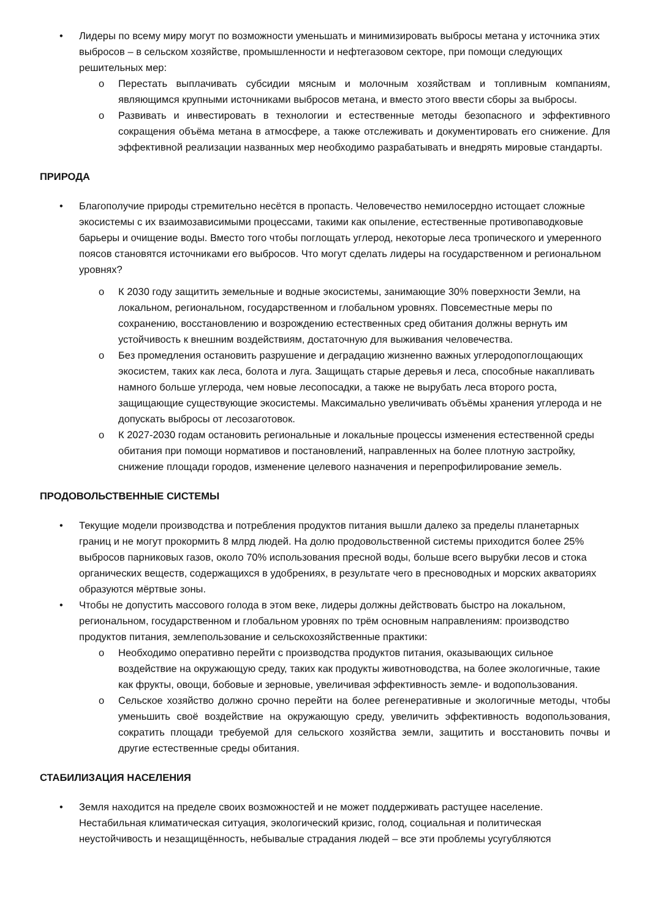Лидеры по всему миру могут по возможности уменьшать и минимизировать выбросы метана у источника этих выбросов – в сельском хозяйстве, промышленности и нефтегазовом секторе, при помощи следующих решительных мер:
Перестать выплачивать субсидии мясным и молочным хозяйствам и топливным компаниям, являющимся крупными источниками выбросов метана, и вместо этого ввести сборы за выбросы.
Развивать и инвестировать в технологии и естественные методы безопасного и эффективного сокращения объёма метана в атмосфере, а также отслеживать и документировать его снижение. Для эффективной реализации названных мер необходимо разрабатывать и внедрять мировые стандарты.
ПРИРОДА
Благополучие природы стремительно несётся в пропасть. Человечество немилосердно истощает сложные экосистемы с их взаимозависимыми процессами, такими как опыление, естественные противопаводковые барьеры и очищение воды. Вместо того чтобы поглощать углерод, некоторые леса тропического и умеренного поясов становятся источниками его выбросов. Что могут сделать лидеры на государственном и региональном уровнях?
К 2030 году защитить земельные и водные экосистемы, занимающие 30% поверхности Земли, на локальном, региональном, государственном и глобальном уровнях. Повсеместные меры по сохранению, восстановлению и возрождению естественных сред обитания должны вернуть им устойчивость к внешним воздействиям, достаточную для выживания человечества.
Без промедления остановить разрушение и деградацию жизненно важных углеродопоглощающих экосистем, таких как леса, болота и луга. Защищать старые деревья и леса, способные накапливать намного больше углерода, чем новые лесопосадки, а также не вырубать леса второго роста, защищающие существующие экосистемы. Максимально увеличивать объёмы хранения углерода и не допускать выбросы от лесозаготовок.
К 2027-2030 годам остановить региональные и локальные процессы изменения естественной среды обитания при помощи нормативов и постановлений, направленных на более плотную застройку, снижение площади городов, изменение целевого назначения и перепрофилирование земель.
ПРОДОВОЛЬСТВЕННЫЕ СИСТЕМЫ
Текущие модели производства и потребления продуктов питания вышли далеко за пределы планетарных границ и не могут прокормить 8 млрд людей. На долю продовольственной системы приходится более 25% выбросов парниковых газов, около 70% использования пресной воды, больше всего вырубки лесов и стока органических веществ, содержащихся в удобрениях, в результате чего в пресноводных и морских акваториях образуются мёртвые зоны.
Чтобы не допустить массового голода в этом веке, лидеры должны действовать быстро на локальном, региональном, государственном и глобальном уровнях по трём основным направлениям: производство продуктов питания, землепользование и сельскохозяйственные практики:
Необходимо оперативно перейти с производства продуктов питания, оказывающих сильное воздействие на окружающую среду, таких как продукты животноводства, на более экологичные, такие как фрукты, овощи, бобовые и зерновые, увеличивая эффективность земле- и водопользования.
Сельское хозяйство должно срочно перейти на более регенеративные и экологичные методы, чтобы уменьшить своё воздействие на окружающую среду, увеличить эффективность водопользования, сократить площади требуемой для сельского хозяйства земли, защитить и восстановить почвы и другие естественные среды обитания.
СТАБИЛИЗАЦИЯ НАСЕЛЕНИЯ
Земля находится на пределе своих возможностей и не может поддерживать растущее население. Нестабильная климатическая ситуация, экологический кризис, голод, социальная и политическая неустойчивость и незащищённость, небывалые страдания людей – все эти проблемы усугубляются